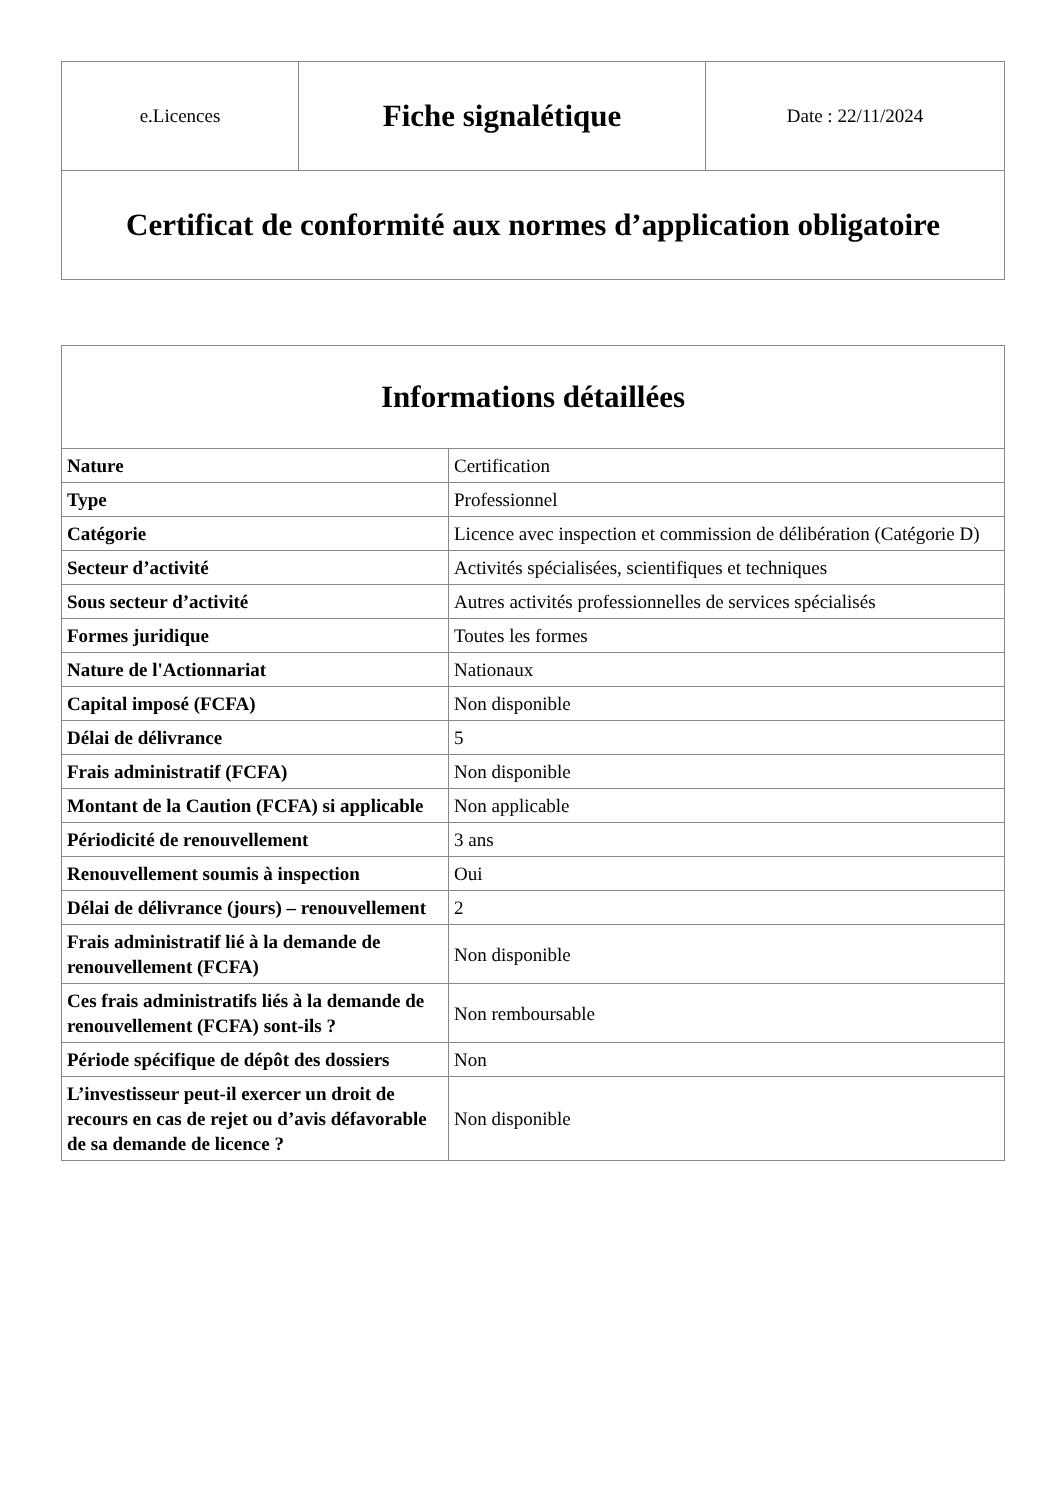| e.Licences | Fiche signalétique | Date : 22/11/2024 |
| Certificat de conformité aux normes d’application obligatoire | | |
| Informations détaillées | |
| --- | --- |
| Nature | Certification |
| Type | Professionnel |
| Catégorie | Licence avec inspection et commission de délibération (Catégorie D) |
| Secteur d’activité | Activités spécialisées, scientifiques et techniques |
| Sous secteur d’activité | Autres activités professionnelles de services spécialisés |
| Formes juridique | Toutes les formes |
| Nature de l'Actionnariat | Nationaux |
| Capital imposé (FCFA) | Non disponible |
| Délai de délivrance | 5 |
| Frais administratif (FCFA) | Non disponible |
| Montant de la Caution (FCFA) si applicable | Non applicable |
| Périodicité de renouvellement | 3 ans |
| Renouvellement soumis à inspection | Oui |
| Délai de délivrance (jours) – renouvellement | 2 |
| Frais administratif lié à la demande de renouvellement (FCFA) | Non disponible |
| Ces frais administratifs liés à la demande de renouvellement (FCFA) sont-ils ? | Non remboursable |
| Période spécifique de dépôt des dossiers | Non |
| L’investisseur peut-il exercer un droit de recours en cas de rejet ou d’avis défavorable de sa demande de licence ? | Non disponible |